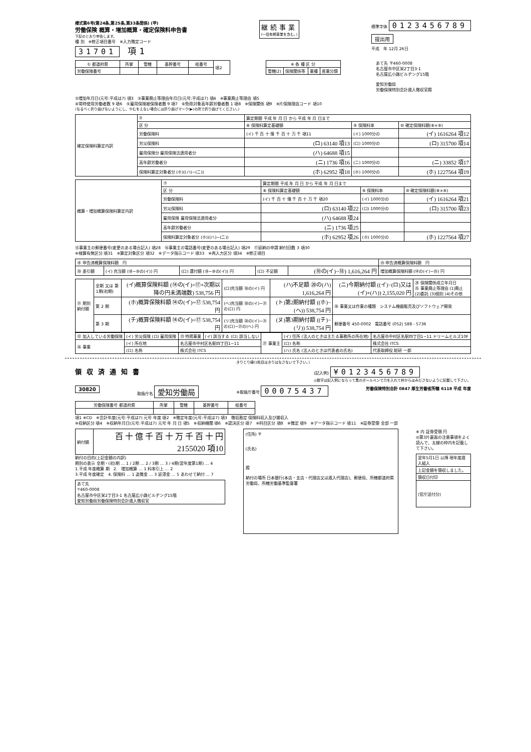様式第6号(第24条,第25条,第33条関係) (甲)
労働保険 概算・増加概算・確定保険料申告書
下記のとおり申告します。
種 別　※修正項目番号　※入力徴定コード
31701 項1
継続事業
(一括有期事業を含む。)
標準字体 0123456789
提出用
平成　年 12月 26日
| ① 都道府県 | 所掌 | 管轄 | 基幹番号 | 枝番号 | 項2 |
| 労働保険番号 | | | | | |
| ※ 各 種 区 分 | | | |
| --- | --- | --- | --- |
| 管轄(2) | 保険関係等 | 業種 | 産業分類 |
あて先 〒460-0008
名古屋市中区栄2丁目3-1
名古屋広小路ビルヂング15階
愛知労働局
労働保険特別会計歳入徴収官殿
②増加年月日(元号:平成は7) 項3　③事業廃止等理由年月日(元号:平成は7) 項4　※事業廃止等理由 項5
④常時使用労働者数 9 項6　⑤雇用保険被保険者数 9 項7　⑥免除対象高年齢労働者数 1 項8　※保険関係 項9　※片保険理由コード 項10
(なるべく折り曲げないようにし、やむをえない場合には折り曲げマーク(▶)の所で折り曲げてください。)
| 確定保険料算定内訳 | ⑦ | 算定期間 平成 年 月 日 から 平成 年 月 日まで | | |
| | 区 分 | ⑧ 保険料算定基礎額 | ⑨ 保険料率 | ⑩ 確定保険料額(⑧×⑨) |
| | 労働保険料 | (イ) 千 百 十 億 千 百 十 万 千 項11 | (イ) 1000分の | (イ) 1616264 項12 |
| | 労災保険料 | (ロ) 63140 項13 | (ロ) 1000分の | (ロ) 315700 項14 |
| | 雇用保険分 雇用保険法適用者分 | (ハ) 64688 項15 | | |
| | 高年齢労働者分 | (ニ) 1736 項16 | (ニ) 1000分の | (ニ) 33852 項17 |
| | 保険料算定対象者分 (ホ)((ハ)−(ニ)) | (ホ) 62952 項18 | (ホ) 1000分の | (ホ) 1227564 項19 |
| 概算・増加概算保険料算定内訳 | ⑦ | 算定期間 平成 年 月 日 から 平成 年 月 日まで | | |
| | 区 分 | ⑧ 保険料算定基礎額 | ⑨ 保険料率 | ⑩ 確定保険料額(⑧×⑨) |
| | 労働保険料 | (イ) 千 百 十 億 千 百 十 万 千 項20 | (イ) 1000分の | (イ) 1616264 項21 |
| | 労災保険料 | (ロ) 63140 項22 | (ロ) 1000分の | (ロ) 315700 項23 |
| | 雇用保険 雇用保険法適用者分 | (ハ) 64688 項24 | | |
| | 高年齢労働者分 | (ニ) 1736 項25 | | |
| | 保険料算定対象者分 (ホ)((ハ)−(ニ)) | (ホ) 62952 項26 | (ホ) 1000分の | (ホ) 1227564 項27 |
⑮事業主の郵便番号(変更のある場合記入) 項28　⑯事業主の電話番号(変更のある場合記入) 項29　⑰延納の申請 納付回数 3 項30
※検算有無区分 項31　※算定対象区分 項32　※データ指示コード 項33　※再入力区分 項34　※修正項目
| ⑱ 申告済概算保険料額 円 | | | | | ⑲ 申告済概算保険料額 円 |
| ⑳ 差引額 | (イ) 充当額 (⑱−⑩の(イ)) 円 | (ロ) 還付額 (⑱−⑩の(イ)) 円 | (ロ) 不足額 | (⑩の(イ)−⑱) 1,616,264 円 | 増加概算保険料額 (⑭の(イ)−⑲) 円 |
| ㉑ 期別納付額 | 全期 又は 第1期(初期) | (イ)概算保険料額 (⑭の(イ)÷⑰+次期以降の円未満端数) 538,756 円 | (ロ)充当額 ⑳の(イ) 円 | (ハ)不足額 ⑳の(ハ) 1,616,264 円 | (ニ)今期納付額 ((イ)−(ロ)又は(イ)+(ハ)) 2,155,020 円 | ㉔ 保険関係成立年月日 ㉕ 事業廃止等理由 (1)廃止 (2)委託 (3)個別 (4)その他 |
| | 第 2 期 | (ホ)概算保険料額 ⑭の(イ)÷⑰ 538,754 円 | (ヘ)充当額 ⑳の(イ)−㉑の(ロ) 円 | (ト)第2期納付額 ((ホ)−(ヘ)) 538,754 円 | ㉖ 事業又は作業の種類 システム機器販売及びソフトウェア開発 | |
| | 第 3 期 | (チ)概算保険料額 ⑭の(イ)÷⑰ 538,754 円 | (リ)充当額 ⑳の(イ)−㉑の(ロ)−㉑の(ヘ) 円 | (ヌ)第3期納付額 ((チ)−(リ)) 538,754 円 | 郵便番号 450-0002 電話番号 (052) 588 - 5736 | |
| ㉒ 加入している労働保険 | (イ) 労災保険 (ロ) 雇用保険 | ㉓ 特掲事業 | (イ) 該当する (ロ) 該当しない | ㉗ 事業主 | (イ) 住所 (法人のときは主たる事務所の所在地) | 名古屋市中村区名駅四丁目1−11 ドリームヒルズ10F |
| ㉖ 事業 | (イ) 所在地 | 名古屋市中村区名駅四丁目1−11 | | | (ロ) 名称 | 株式会社 ITCS |
| | (ロ) 名称 | 株式会社 ITCS | | | (ハ) 氏名 (法人のときは代表者の氏名) | 代表取締役 総研 一郎 |
きりとり線(1枚目はきりはなさないで下さい。)
領収済通知書
(記入例) ¥0123456789
◎数字は記入例にならって黒のボールペンで力を入れて枠からはみださないように記載して下さい。
30820 取扱庁名 愛知労働局 ※取扱庁番号 00075437 労働保険特別会計 0847 厚生労働省所轄 6118 平成 年度
| 労働保険番号 都道府県 | 所掌 | 管轄 | 基幹番号 | 枝番号 |
| --- | --- | --- | --- | --- |
項1 ※CD　※会計年度(元号:平成は7) 元号 年度 項2　※徴定年度(元号:平成は7) 項3　徴収勘定 保険料収入及び雑収入
※収納区分 項4　※収納年月日(元号:平成は7) 元号 年 月 日 項5　※収納機関 項6　※認決区分 項7　※科目区分 項8　※徴定 項9　※データ指示コード 項11　※証券受領 全部 一部
| 納付額 | 百 十 億 千 百 十 万 千 百 十 円 2155020 項10 |
納付の目的(上記金額の内訳)
期別の表示 全期・(初)期 … 1 / 2期 … 2 / 3期 … 3 / 4期(翌年度第1期) … 4
1.平成 年度概算 期　2.　増加概算 … 1 料率引上 … 2
3.平成 年度確定　4. 保険料 … 1 追徴金 … 3 延滞金 … 5 あわせて納付 … 7
| あて先 〒460-0008 名古屋市中区栄2丁目3-1 名古屋広小路ビルヂング15階 愛知労働局労働保険特別会計歳入徴収官 |
(住所) 〒
(氏名)
殿
納付の場所 日本銀行(本店・支店・代理店又は歳入代理店)、郵便局、所轄都道府県労働局、所轄労働基準監督署
※ 内 証券受領 円
◎第3片裏面の注意事項をよく読んで、太線の枠内を記載して下さい。
| 翌年5月1日 以降 現年度歳入組入 |
| 上記金額を領収しました。 |
| 領収日付印 |
| (官庁送付分) |